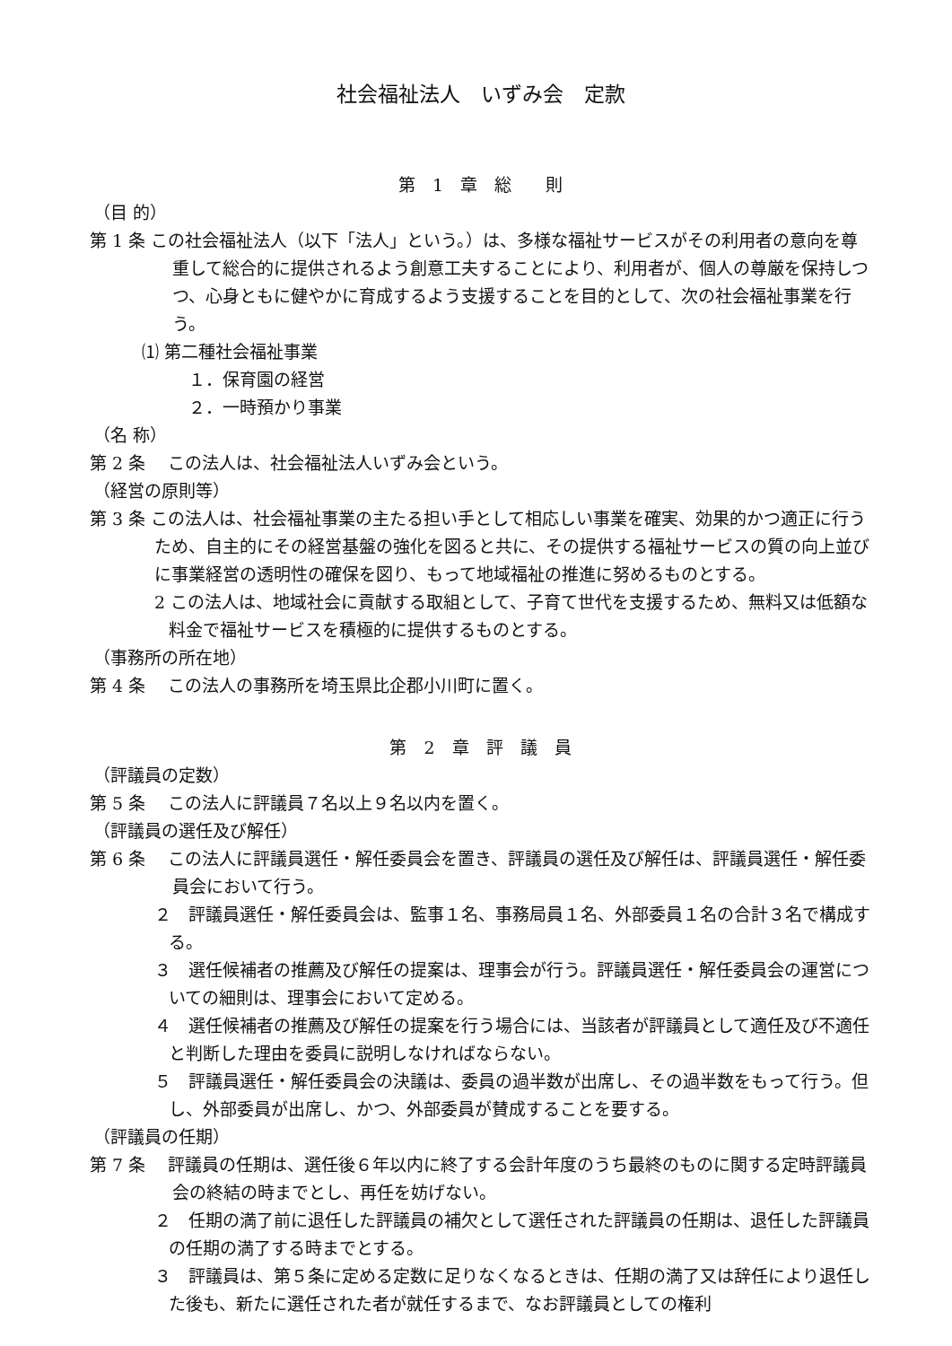社会福祉法人　いずみ会　定款
第　1　章　総　　則
（目 的）
第 1 条 この社会福祉法人（以下「法人」という。）は、多様な福祉サービスがその利用者の意向を尊重して総合的に提供されるよう創意工夫することにより、利用者が、個人の尊厳を保持しつつ、心身ともに健やかに育成するよう支援することを目的として、次の社会福祉事業を行う。
⑴ 第二種社会福祉事業
１．保育園の経営
２．一時預かり事業
（名 称）
第 2 条　 この法人は、社会福祉法人いずみ会という。
（経営の原則等）
第 3 条 この法人は、社会福祉事業の主たる担い手として相応しい事業を確実、効果的かつ適正に行うため、自主的にその経営基盤の強化を図ると共に、その提供する福祉サービスの質の向上並びに事業経営の透明性の確保を図り、もって地域福祉の推進に努めるものとする。
2 この法人は、地域社会に貢献する取組として、子育て世代を支援するため、無料又は低額な料金で福祉サービスを積極的に提供するものとする。
（事務所の所在地）
第 4 条　 この法人の事務所を埼玉県比企郡小川町に置く。
第　2　章　評　議　員
（評議員の定数）
第 5 条　 この法人に評議員７名以上９名以内を置く。
（評議員の選任及び解任）
第 6 条　 この法人に評議員選任・解任委員会を置き、評議員の選任及び解任は、評議員選任・解任委員会において行う。
２　評議員選任・解任委員会は、監事１名、事務局員１名、外部委員１名の合計３名で構成する。
３　選任候補者の推薦及び解任の提案は、理事会が行う。評議員選任・解任委員会の運営についての細則は、理事会において定める。
４　選任候補者の推薦及び解任の提案を行う場合には、当該者が評議員として適任及び不適任と判断した理由を委員に説明しなければならない。
５　評議員選任・解任委員会の決議は、委員の過半数が出席し、その過半数をもって行う。但し、外部委員が出席し、かつ、外部委員が賛成することを要する。
（評議員の任期）
第 7 条　 評議員の任期は、選任後６年以内に終了する会計年度のうち最終のものに関する定時評議員会の終結の時までとし、再任を妨げない。
２　任期の満了前に退任した評議員の補欠として選任された評議員の任期は、退任した評議員の任期の満了する時までとする。
３　評議員は、第５条に定める定数に足りなくなるときは、任期の満了又は辞任により退任した後も、新たに選任された者が就任するまで、なお評議員としての権利